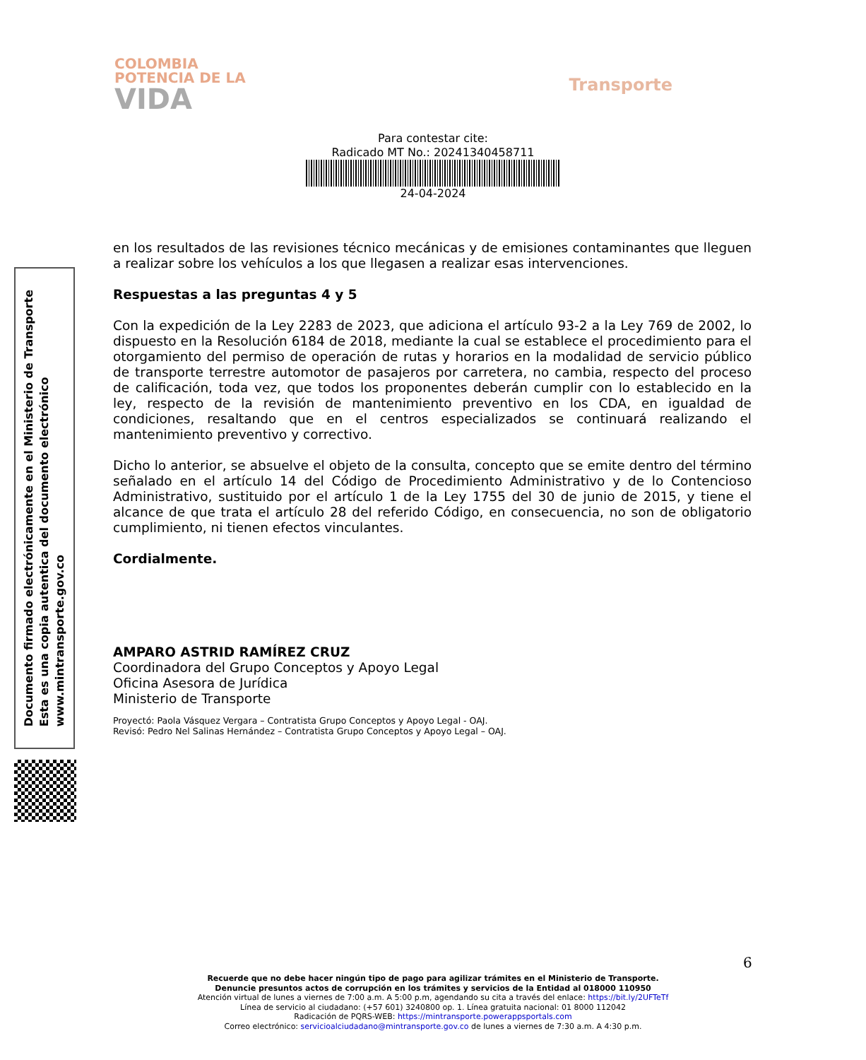COLOMBIA
POTENCIA DE LA
VIDA
Transporte
Para contestar cite:
Radicado MT No.: 20241340458711
24-04-2024
Documento firmado electrónicamente en el Ministerio de Transporte
Esta es una copia autentica del documento electrónico
www.mintransporte.gov.co
en los resultados de las revisiones técnico mecánicas y de emisiones contaminantes que lleguen a realizar sobre los vehículos a los que llegasen a realizar esas intervenciones.
Respuestas a las preguntas 4 y 5
Con la expedición de la Ley 2283 de 2023, que adiciona el artículo 93-2 a la Ley 769 de 2002, lo dispuesto en la Resolución 6184 de 2018, mediante la cual se establece el procedimiento para el otorgamiento del permiso de operación de rutas y horarios en la modalidad de servicio público de transporte terrestre automotor de pasajeros por carretera, no cambia, respecto del proceso de calificación, toda vez, que todos los proponentes deberán cumplir con lo establecido en la ley, respecto de la revisión de mantenimiento preventivo en los CDA, en igualdad de condiciones, resaltando que en el centros especializados se continuará realizando el mantenimiento preventivo y correctivo.
Dicho lo anterior, se absuelve el objeto de la consulta, concepto que se emite dentro del término señalado en el artículo 14 del Código de Procedimiento Administrativo y de lo Contencioso Administrativo, sustituido por el artículo 1 de la Ley 1755 del 30 de junio de 2015, y tiene el alcance de que trata el artículo 28 del referido Código, en consecuencia, no son de obligatorio cumplimiento, ni tienen efectos vinculantes.
Cordialmente.
AMPARO ASTRID RAMÍREZ CRUZ
Coordinadora del Grupo Conceptos y Apoyo Legal
Oficina Asesora de Jurídica
Ministerio de Transporte
Proyectó: Paola Vásquez Vergara – Contratista Grupo Conceptos y Apoyo Legal - OAJ.
Revisó: Pedro Nel Salinas Hernández – Contratista Grupo Conceptos y Apoyo Legal – OAJ.
6
Recuerde que no debe hacer ningún tipo de pago para agilizar trámites en el Ministerio de Transporte.
Denuncie presuntos actos de corrupción en los trámites y servicios de la Entidad al 018000 110950
Atención virtual de lunes a viernes de 7:00 a.m. A 5:00 p.m, agendando su cita a través del enlace: https://bit.ly/2UFTeTf
Línea de servicio al ciudadano: (+57 601) 3240800 op. 1. Línea gratuita nacional: 01 8000 112042
Radicación de PQRS-WEB: https://mintransporte.powerappsportals.com
Correo electrónico: servicioalciudadano@mintransporte.gov.co de lunes a viernes de 7:30 a.m. A 4:30 p.m.